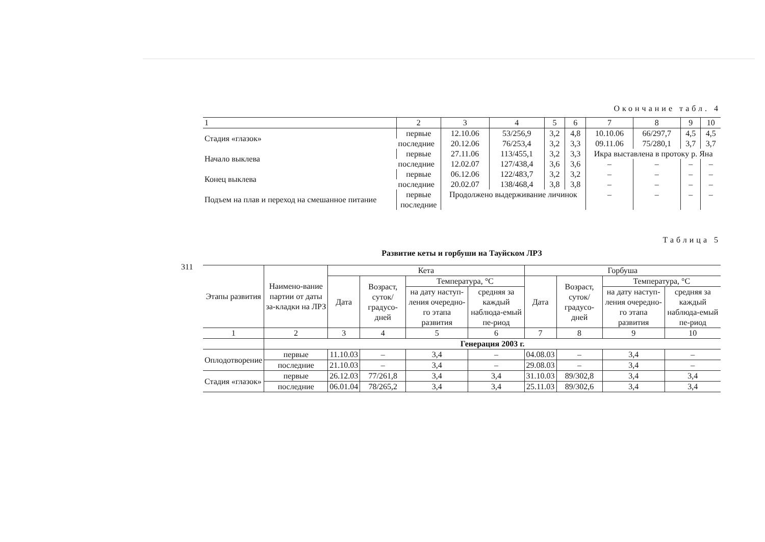311
Окончание табл. 4
| 1 | 2 | 3 | 4 | 5 | 6 | 7 | 8 | 9 | 10 |
| --- | --- | --- | --- | --- | --- | --- | --- | --- | --- |
| Стадия «глазок» | первые | 12.10.06 | 53/256,9 | 3,2 | 4,8 | 10.10.06 | 66/297,7 | 4,5 | 4,5 |
| | последние | 20.12.06 | 76/253,4 | 3,2 | 3,3 | 09.11.06 | 75/280,1 | 3,7 | 3,7 |
| Начало выклева | первые | 27.11.06 | 113/455,1 | 3,2 | 3,3 | Икра выставлена в протоку р. Яна | | | |
| | последние | 12.02.07 | 127/438,4 | 3,6 | 3,6 | – | – | – | – |
| Конец выклева | первые | 06.12.06 | 122/483,7 | 3,2 | 3,2 | – | – | – | – |
| | последние | 20.02.07 | 138/468,4 | 3,8 | 3,8 | – | – | – | – |
| Подъем на плав и переход на смешанное питание | первые последние | Продолжено выдерживание личинок | | | | – | – | – | – |
Таблица 5
Развитие кеты и горбуши на Тауйском ЛРЗ
| Этапы развития | Наимено-вание партии от даты за-кладки на ЛРЗ | Кета | | | | Горбуша | | | |
| --- | --- | --- | --- | --- | --- | --- | --- | --- | --- |
| | | Дата | Возраст, суток/ градусо-дней | Температура, °С | | Дата | Возраст, суток/ градусо-дней | Температура, °С | |
| | | | | на дату наступ-ления очередно-го этапа развития | средняя за каждый наблюда-емый пе-риод | | | на дату наступ-ления очередно-го этапа развития | средняя за каждый наблюда-емый пе-риод |
| 1 | 2 | 3 | 4 | 5 | 6 | 7 | 8 | 9 | 10 |
| | Генерация 2003 г. | | | | | | | | |
| Оплодотворение | первые | 11.10.03 | – | 3,4 | – | 04.08.03 | – | 3,4 | – |
| | последние | 21.10.03 | – | 3,4 | – | 29.08.03 | – | 3,4 | – |
| Стадия «глазок» | первые | 26.12.03 | 77/261,8 | 3,4 | 3,4 | 31.10.03 | 89/302,8 | 3,4 | 3,4 |
| | последние | 06.01.04 | 78/265,2 | 3,4 | 3,4 | 25.11.03 | 89/302,6 | 3,4 | 3,4 |